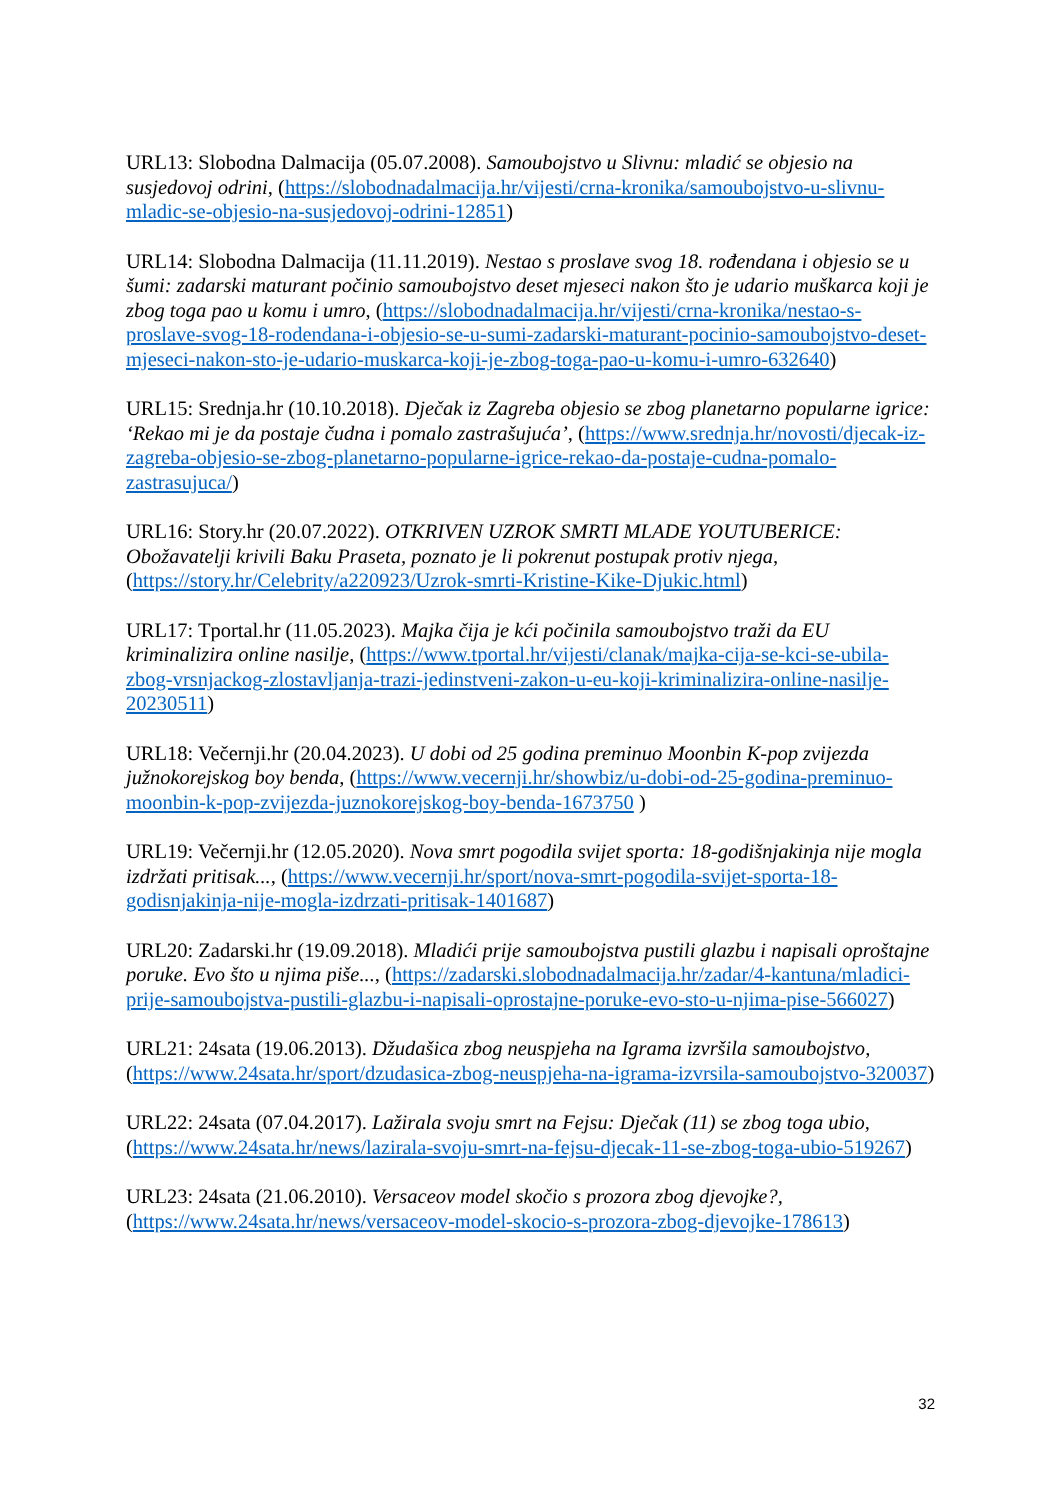URL13: Slobodna Dalmacija (05.07.2008). Samoubojstvo u Slivnu: mladić se objesio na susjedovoj odrini, (https://slobodnadalmacija.hr/vijesti/crna-kronika/samoubojstvo-u-slivnu-mladic-se-objesio-na-susjedovoj-odrini-12851)
URL14: Slobodna Dalmacija (11.11.2019). Nestao s proslave svog 18. rođendana i objesio se u šumi: zadarski maturant počinio samoubojstvo deset mjeseci nakon što je udario muškarca koji je zbog toga pao u komu i umro, (https://slobodnadalmacija.hr/vijesti/crna-kronika/nestao-s-proslave-svog-18-rodendana-i-objesio-se-u-sumi-zadarski-maturant-pocinio-samoubojstvo-deset-mjeseci-nakon-sto-je-udario-muskarca-koji-je-zbog-toga-pao-u-komu-i-umro-632640)
URL15: Srednja.hr (10.10.2018). Dječak iz Zagreba objesio se zbog planetarno popularne igrice: ‘Rekao mi je da postaje čudna i pomalo zastrašujuća’, (https://www.srednja.hr/novosti/djecak-iz-zagreba-objesio-se-zbog-planetarno-popularne-igrice-rekao-da-postaje-cudna-pomalo-zastrasujuca/)
URL16: Story.hr (20.07.2022). OTKRIVEN UZROK SMRTI MLADE YOUTUBERICE: Obožavatelji krivili Baku Praseta, poznato je li pokrenut postupak protiv njega, (https://story.hr/Celebrity/a220923/Uzrok-smrti-Kristine-Kike-Djukic.html)
URL17: Tportal.hr (11.05.2023). Majka čija je kći počinila samoubojstvo traži da EU kriminalizira online nasilje, (https://www.tportal.hr/vijesti/clanak/majka-cija-se-kci-se-ubila-zbog-vrsnjackog-zlostavljanja-trazi-jedinstveni-zakon-u-eu-koji-kriminalizira-online-nasilje-20230511)
URL18: Večernji.hr (20.04.2023). U dobi od 25 godina preminuo Moonbin K-pop zvijezda južnokorejskog boy benda, (https://www.vecernji.hr/showbiz/u-dobi-od-25-godina-preminuo-moonbin-k-pop-zvijezda-juznokorejskog-boy-benda-1673750 )
URL19: Večernji.hr (12.05.2020). Nova smrt pogodila svijet sporta: 18-godišnjakinja nije mogla izdržati pritisak..., (https://www.vecernji.hr/sport/nova-smrt-pogodila-svijet-sporta-18-godisnjakinja-nije-mogla-izdrzati-pritisak-1401687)
URL20: Zadarski.hr (19.09.2018). Mladići prije samoubojstva pustili glazbu i napisali oproštajne poruke. Evo što u njima piše..., (https://zadarski.slobodnadalmacija.hr/zadar/4-kantuna/mladici-prije-samoubojstva-pustili-glazbu-i-napisali-oprostajne-poruke-evo-sto-u-njima-pise-566027)
URL21: 24sata (19.06.2013). Džudašica zbog neuspjeha na Igrama izvršila samoubojstvo, (https://www.24sata.hr/sport/dzudasica-zbog-neuspjeha-na-igrama-izvrsila-samoubojstvo-320037)
URL22: 24sata (07.04.2017). Lažirala svoju smrt na Fejsu: Dječak (11) se zbog toga ubio, (https://www.24sata.hr/news/lazirala-svoju-smrt-na-fejsu-djecak-11-se-zbog-toga-ubio-519267)
URL23: 24sata (21.06.2010). Versaceov model skočio s prozora zbog djevojke?, (https://www.24sata.hr/news/versaceov-model-skocio-s-prozora-zbog-djevojke-178613)
32